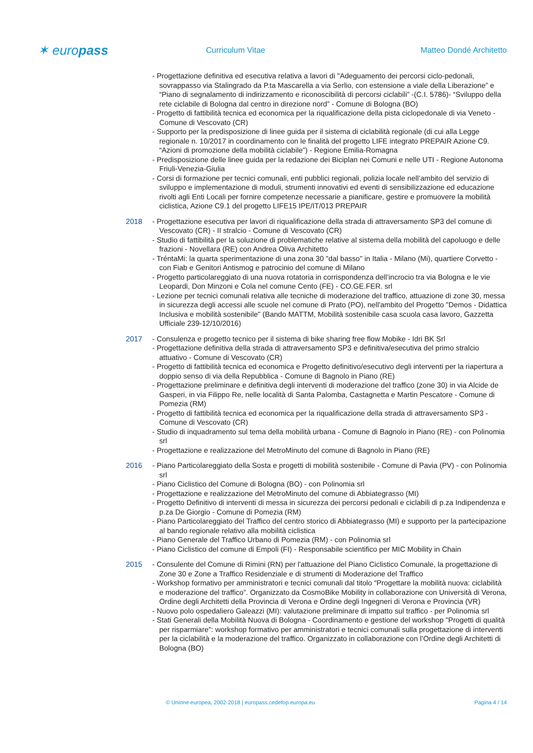✶ europass
Curriculum Vitae Matteo Dondé Architetto
- Progettazione definitiva ed esecutiva relativa a lavori di "Adeguamento dei percorsi ciclo-pedonali, sovrappasso via Stalingrado da P.ta Mascarella a via Serlio, con estensione a viale della Liberazione” e “Piano di segnalamento di indirizzamento e riconoscibilità di percorsi ciclabili” -(C.I. 5786)- “Sviluppo della rete ciclabile di Bologna dal centro in direzione nord” - Comune di Bologna (BO)
- Progetto di fattibilità tecnica ed economica per la riqualificazione della pista ciclopedonale di via Veneto - Comune di Vescovato (CR)
- Supporto per la predisposizione di linee guida per il sistema di ciclabilità regionale (di cui alla Legge regionale n. 10/2017 in coordinamento con le finalità del progetto LIFE integrato PREPAIR Azione C9. “Azioni di promozione della mobilità ciclabile”) - Regione Emilia-Romagna
- Predisposizione delle linee guida per la redazione dei Biciplan nei Comuni e nelle UTI - Regione Autonoma Friuli-Venezia-Giulia
- Corsi di formazione per tecnici comunali, enti pubblici regionali, polizia locale nell’ambito del servizio di sviluppo e implementazione di moduli, strumenti innovativi ed eventi di sensibilizzazione ed educazione rivolti agli Enti Locali per fornire competenze necessarie a pianificare, gestire e promuovere la mobilità ciclistica, Azione C9.1 del progetto LIFE15 IPE/IT/013 PREPAIR
2018 - Progettazione esecutiva per lavori di riqualificazione della strada di attraversamento SP3 del comune di Vescovato (CR) - II stralcio - Comune di Vescovato (CR)
- Studio di fattibilità per la soluzione di problematiche relative al sistema della mobilità del capoluogo e delle frazioni - Novellara (RE) con Andrea Oliva Architetto
- TréntaMi: la quarta sperimentazione di una zona 30 "dal basso" in Italia - Milano (Mi), quartiere Corvetto - con Fiab e Genitori Antismog e patrocinio del comune di Milano
- Progetto particolareggiato di una nuova rotatoria in corrispondenza dell’incrocio tra via Bologna e le vie Leopardi, Don Minzoni e Cola nel comune Cento (FE) - CO.GE.FER. srl
- Lezione per tecnici comunali relativa alle tecniche di moderazione del traffico, attuazione di zone 30, messa in sicurezza degli accessi alle scuole nel comune di Prato (PO), nell'ambito del Progetto "Demos - Didattica Inclusiva e mobilità sostenibile" (Bando MATTM, Mobilità sostenibile casa scuola casa lavoro, Gazzetta Ufficiale 239-12/10/2016)
2017 - Consulenza e progetto tecnico per il sistema di bike sharing free flow Mobike - Idri BK Srl
- Progettazione definitiva della strada di attraversamento SP3 e definitiva/esecutiva del primo stralcio attuativo - Comune di Vescovato (CR)
- Progetto di fattibilità tecnica ed economica e Progetto definitivo/esecutivo degli interventi per la riapertura a doppio senso di via della Repubblica - Comune di Bagnolo in Piano (RE)
- Progettazione preliminare e definitiva degli interventi di moderazione del traffico (zone 30) in via Alcide de Gasperi, in via Filippo Re, nelle località di Santa Palomba, Castagnetta e Martin Pescatore - Comune di Pomezia (RM)
- Progetto di fattibilità tecnica ed economica per la riqualificazione della strada di attraversamento SP3 - Comune di Vescovato (CR)
- Studio di inquadramento sul tema della mobilità urbana - Comune di Bagnolo in Piano (RE) - con Polinomia srl
- Progettazione e realizzazione del MetroMinuto del comune di Bagnolo in Piano (RE)
2016 - Piano Particolareggiato della Sosta e progetti di mobilità sostenibile - Comune di Pavia (PV) - con Polinomia srl
- Piano Ciclistico del Comune di Bologna (BO) - con Polinomia srl
- Progettazione e realizzazione del MetroMinuto del comune di Abbiategrasso (MI)
- Progetto Definitivo di interventi di messa in sicurezza dei percorsi pedonali e ciclabili di p.za Indipendenza e p.za De Giorgio - Comune di Pomezia (RM)
- Piano Particolareggiato del Traffico del centro storico di Abbiategrasso (MI) e supporto per la partecipazione al bando regionale relativo alla mobilità ciclistica
- Piano Generale del Traffico Urbano di Pomezia (RM) - con Polinomia srl
- Piano Ciclistico del comune di Empoli (FI) - Responsabile scientifico per MIC Mobility in Chain
2015 - Consulente del Comune di Rimini (RN) per l'attuazione del Piano Ciclistico Comunale, la progettazione di Zone 30 e Zone a Traffico Residenziale e di strumenti di Moderazione del Traffico
- Workshop formativo per amministratori e tecnici comunali dal titolo “Progettare la mobilità nuova: ciclabilità e moderazione del traffico”. Organizzato da CosmoBike Mobility in collaborazione con Università di Verona, Ordine degli Architetti della Provincia di Verona e Ordine degli Ingegneri di Verona e Provincia (VR)
- Nuovo polo ospedaliero Galeazzi (MI): valutazione preliminare di impatto sul traffico - per Polinomia srl
- Stati Generali della Mobilità Nuova di Bologna - Coordinamento e gestione del workshop "Progetti di qualità per risparmiare": workshop formativo per amministratori e tecnici comunali sulla progettazione di interventi per la ciclabilità e la moderazione del traffico. Organizzato in collaborazione con l’Ordine degli Architetti di Bologna (BO)
© Unione europea, 2002-2018 | europass.cedefop.europa.eu Pagina 4 / 14